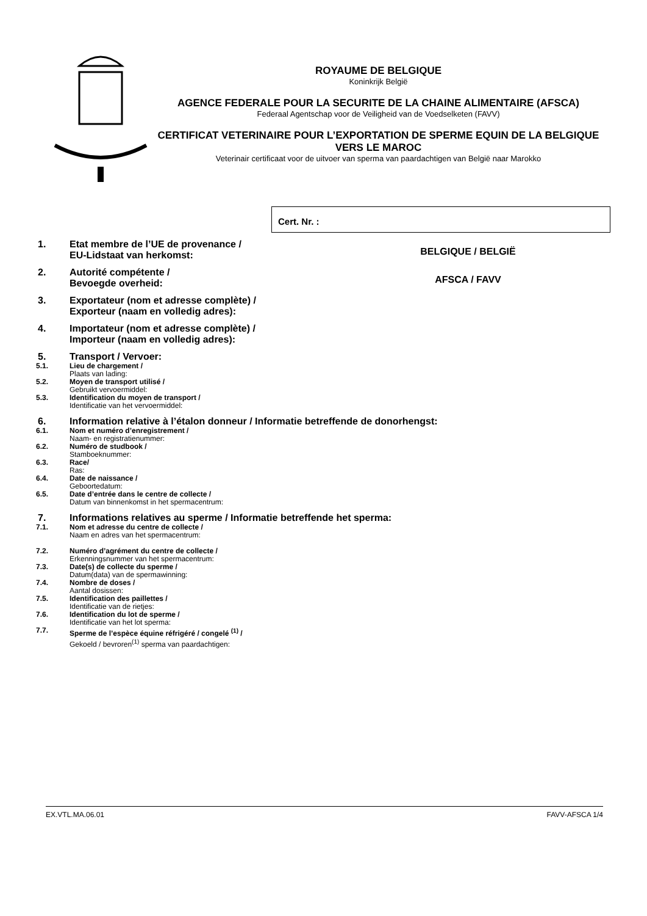ROYAUME DE BELGIQUE
Koninkrijk België
AGENCE FEDERALE POUR LA SECURITE DE LA CHAINE ALIMENTAIRE (AFSCA)
Federaal Agentschap voor de Veiligheid van de Voedselketen (FAVV)
CERTIFICAT VETERINAIRE POUR L’EXPORTATION DE SPERME EQUIN DE LA BELGIQUE VERS LE MAROC
Veterinair certificaat voor de uitvoer van sperma van paardachtigen van België naar Marokko
Cert. Nr. :
1. Etat membre de l’UE de provenance /
EU-Lidstaat van herkomst:
BELGIQUE / BELGIË
2. Autorité compétente /
Bevoegde overheid:
AFSCA / FAVV
3. Exportateur (nom et adresse complète) /
Exporteur (naam en volledig adres):
4. Importateur (nom et adresse complète) /
Importeur (naam en volledig adres):
5. Transport / Vervoer:
5.1. Lieu de chargement /
Plaats van lading:
5.2. Moyen de transport utilisé /
Gebruikt vervoermiddel:
5.3. Identification du moyen de transport /
Identificatie van het vervoermiddel:
6. Information relative à l’étalon donneur / Informatie betreffende de donorhengst:
6.1. Nom et numéro d’enregistrement /
Naam- en registratienummer:
6.2. Numéro de studbook /
Stamboeknummer:
6.3. Race/
Ras:
6.4. Date de naissance /
Geboortedatum:
6.5. Date d’entrée dans le centre de collecte /
Datum van binnenkomst in het spermacentrum:
7. Informations relatives au sperme / Informatie betreffende het sperma:
7.1. Nom et adresse du centre de collecte /
Naam en adres van het spermacentrum:
7.2. Numéro d’agrément du centre de collecte /
Erkenningsnummer van het spermacentrum:
7.3. Date(s) de collecte du sperme /
Datum(data) van de spermawinning:
7.4. Nombre de doses /
Aantal dosissen:
7.5. Identification des paillettes /
Identificatie van de rietjes:
7.6. Identification du lot de sperme /
Identificatie van het lot sperma:
7.7. Sperme de l’espèce équine réfrigéré / congelé <sup>(1)</sup> /
Gekoeld / bevroren<sup>(1)</sup> sperma van paardachtigen:
EX.VTL.MA.06.01 FAVV-AFSCA 1/4